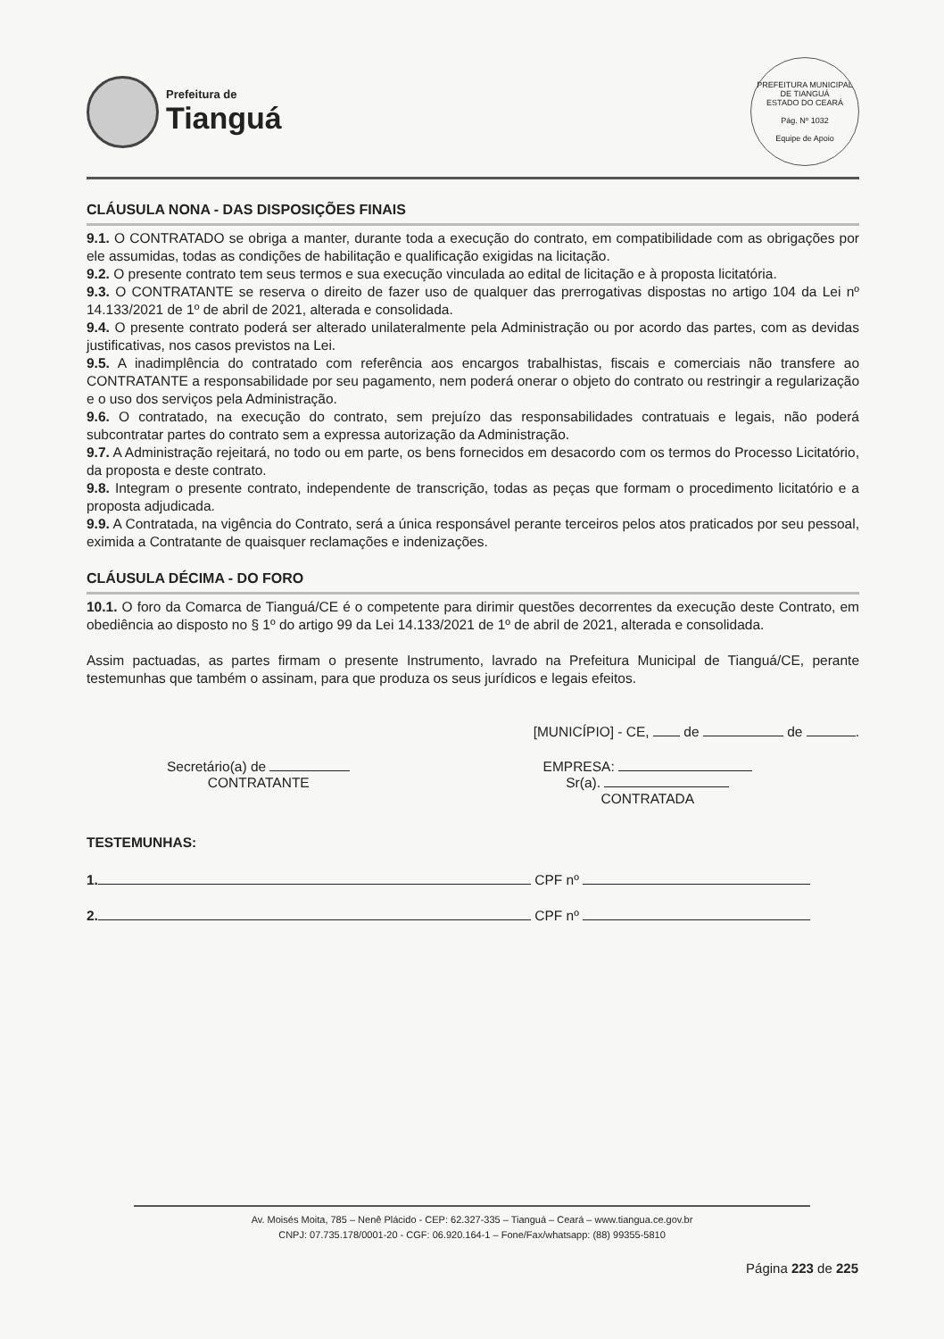Prefeitura de
Tianguá
PREFEITURA MUNICIPAL DE TIANGUÁ
ESTADO DO CEARÁ
Pág. Nº 1032
Equipe de Apoio
CLÁUSULA NONA - DAS DISPOSIÇÕES FINAIS
9.1. O CONTRATADO se obriga a manter, durante toda a execução do contrato, em compatibilidade com as obrigações por ele assumidas, todas as condições de habilitação e qualificação exigidas na licitação.
9.2. O presente contrato tem seus termos e sua execução vinculada ao edital de licitação e à proposta licitatória.
9.3. O CONTRATANTE se reserva o direito de fazer uso de qualquer das prerrogativas dispostas no artigo 104 da Lei nº 14.133/2021 de 1º de abril de 2021, alterada e consolidada.
9.4. O presente contrato poderá ser alterado unilateralmente pela Administração ou por acordo das partes, com as devidas justificativas, nos casos previstos na Lei.
9.5. A inadimplência do contratado com referência aos encargos trabalhistas, fiscais e comerciais não transfere ao CONTRATANTE a responsabilidade por seu pagamento, nem poderá onerar o objeto do contrato ou restringir a regularização e o uso dos serviços pela Administração.
9.6. O contratado, na execução do contrato, sem prejuízo das responsabilidades contratuais e legais, não poderá subcontratar partes do contrato sem a expressa autorização da Administração.
9.7. A Administração rejeitará, no todo ou em parte, os bens fornecidos em desacordo com os termos do Processo Licitatório, da proposta e deste contrato.
9.8. Integram o presente contrato, independente de transcrição, todas as peças que formam o procedimento licitatório e a proposta adjudicada.
9.9. A Contratada, na vigência do Contrato, será a única responsável perante terceiros pelos atos praticados por seu pessoal, eximida a Contratante de quaisquer reclamações e indenizações.
CLÁUSULA DÉCIMA - DO FORO
10.1. O foro da Comarca de Tianguá/CE é o competente para dirimir questões decorrentes da execução deste Contrato, em obediência ao disposto no § 1º do artigo 99 da Lei 14.133/2021 de 1º de abril de 2021, alterada e consolidada.
Assim pactuadas, as partes firmam o presente Instrumento, lavrado na Prefeitura Municipal de Tianguá/CE, perante testemunhas que também o assinam, para que produza os seus jurídicos e legais efeitos.
[MUNICÍPIO] - CE, de de .
Secretário(a) de
CONTRATANTE
EMPRESA:
Sr(a).
CONTRATADA
TESTEMUNHAS:
1. CPF nº
2. CPF nº
Av. Moisés Moita, 785 – Nenê Plácido - CEP: 62.327-335 – Tianguá – Ceará – www.tiangua.ce.gov.br
CNPJ: 07.735.178/0001-20 - CGF: 06.920.164-1 – Fone/Fax/whatsapp: (88) 99355-5810
Página 223 de 225